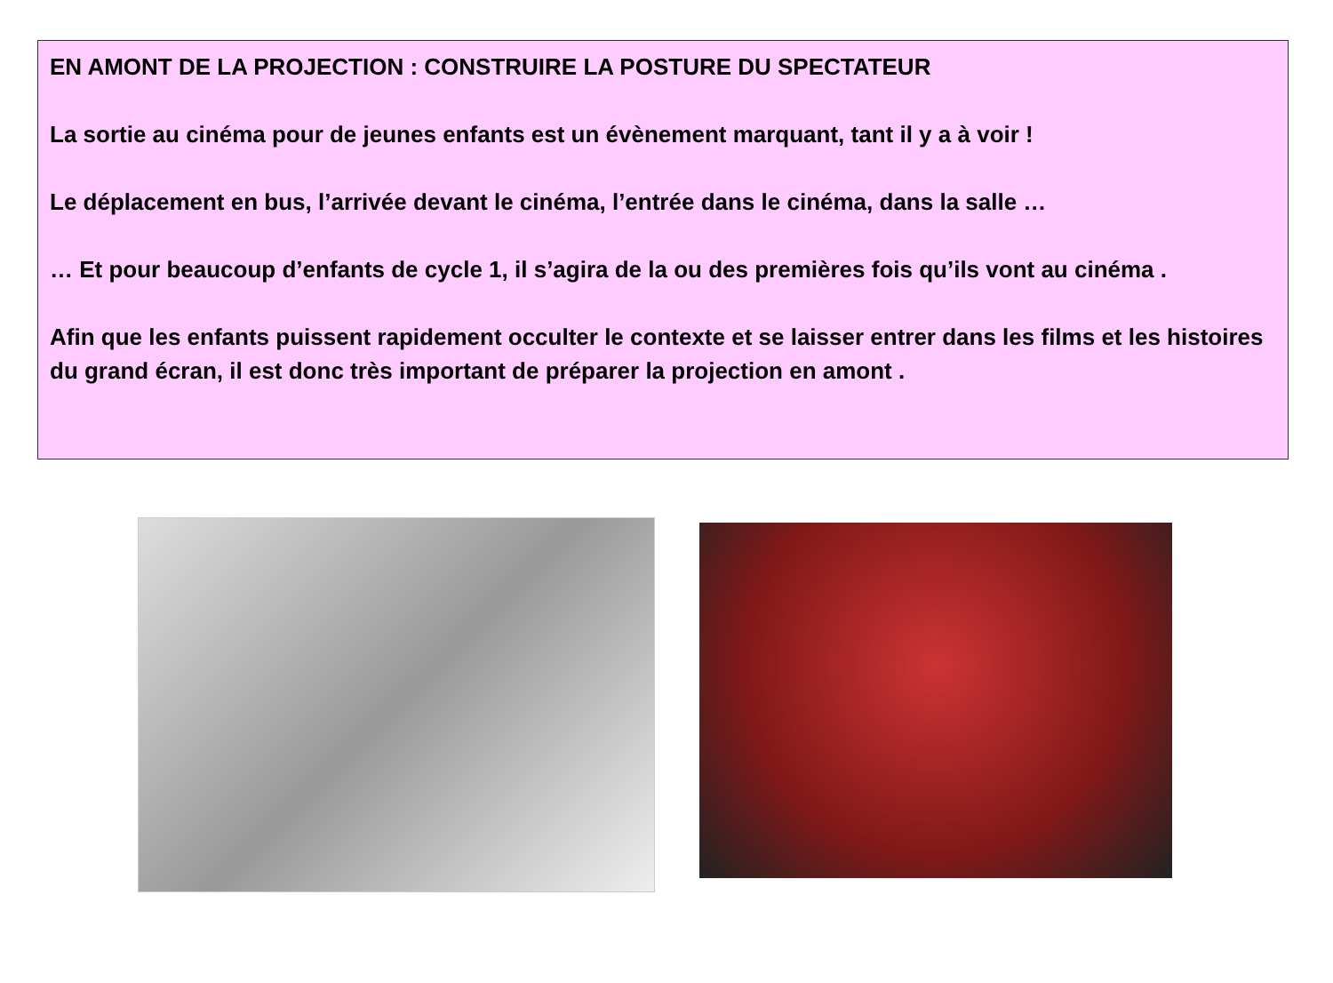EN AMONT DE LA PROJECTION : CONSTRUIRE LA POSTURE DU SPECTATEUR
La sortie au cinéma pour de jeunes enfants est un évènement marquant, tant il y a à voir !
Le déplacement en bus, l’arrivée devant le cinéma, l’entrée dans le cinéma, dans la salle …
… Et pour beaucoup d’enfants de cycle 1, il s’agira de la ou des premières fois qu’ils vont au cinéma .
Afin que les enfants puissent rapidement occulter le contexte et se laisser entrer dans les films et les histoires du grand écran, il est donc très important de préparer la projection en amont .